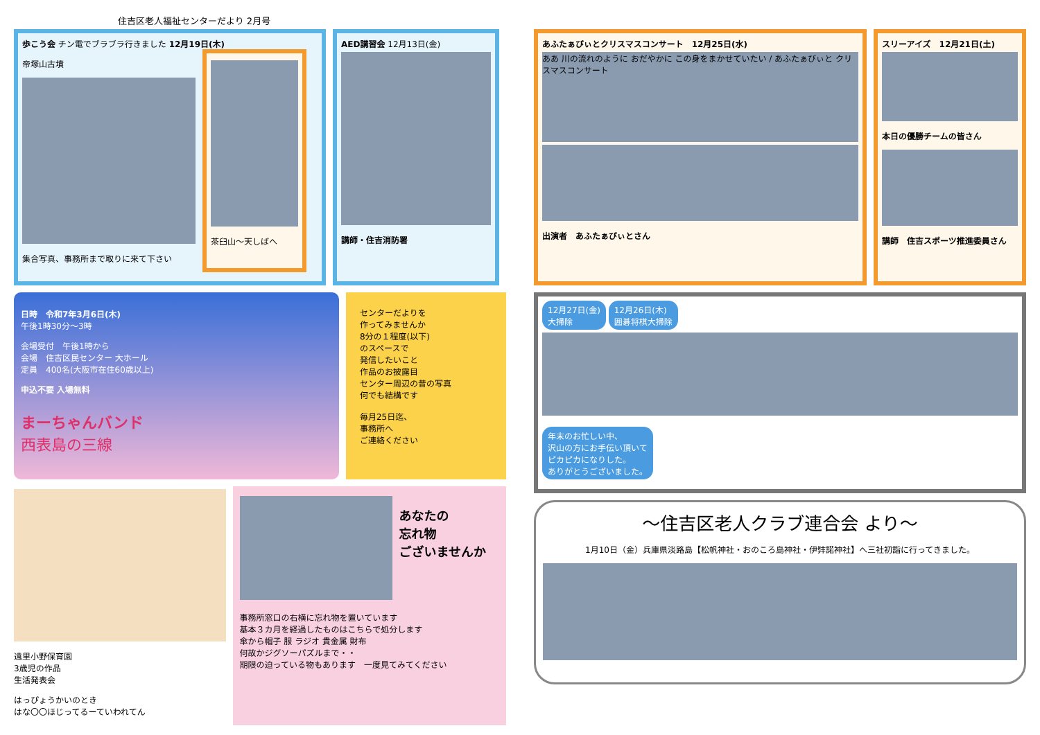住吉区老人福祉センターだより 2月号
歩こう会 チン電でブラブラ行きました 12月19日(木)
帝塚山古墳
集合写真、事務所まで取りに来て下さい
茶臼山～天しばへ
AED講習会 12月13日(金)
講師・住吉消防署
日時　令和7年3月6日(木)
午後1時30分～3時
会場受付　午後1時から
会場　住吉区民センター 大ホール
定員　400名(大阪市在住60歳以上)
申込不要 入場無料
まーちゃんバンド
西表島の三線
センターだよりを
作ってみませんか
8分の１程度(以下)
のスペースで
発信したいこと
作品のお披露目
センター周辺の昔の写真
何でも結構です
毎月25日迄、
事務所へ
ご連絡ください
遠里小野保育園
3歳児の作品
生活発表会
はっぴょうかいのとき
はな〇〇ほじってるーていわれてん
あなたの
忘れ物
ございませんか
事務所窓口の右横に忘れ物を置いています
基本３カ月を経過したものはこちらで処分します
傘から帽子 服 ラジオ 貴金属 財布
何故かジグソーパズルまで・・
期限の迫っている物もあります　一度見てみてください
あふたぁびぃとクリスマスコンサート　12月25日(水)
ああ 川の流れのように おだやかに この身をまかせていたい / あふたぁびぃと クリスマスコンサート
出演者　あふたぁびぃとさん
スリーアイズ　12月21日(土)
本日の優勝チームの皆さん
講師　住吉スポーツ推進委員さん
12月27日(金)
大掃除 12月26日(木)
囲碁将棋大掃除
年末のお忙しい中、
沢山の方にお手伝い頂いて
ピカピカになりした。
ありがとうございました。
～住吉区老人クラブ連合会 より～
1月10日（金）兵庫県淡路島【松帆神社・おのころ島神社・伊弉諾神社】へ三社初詣に行ってきました。